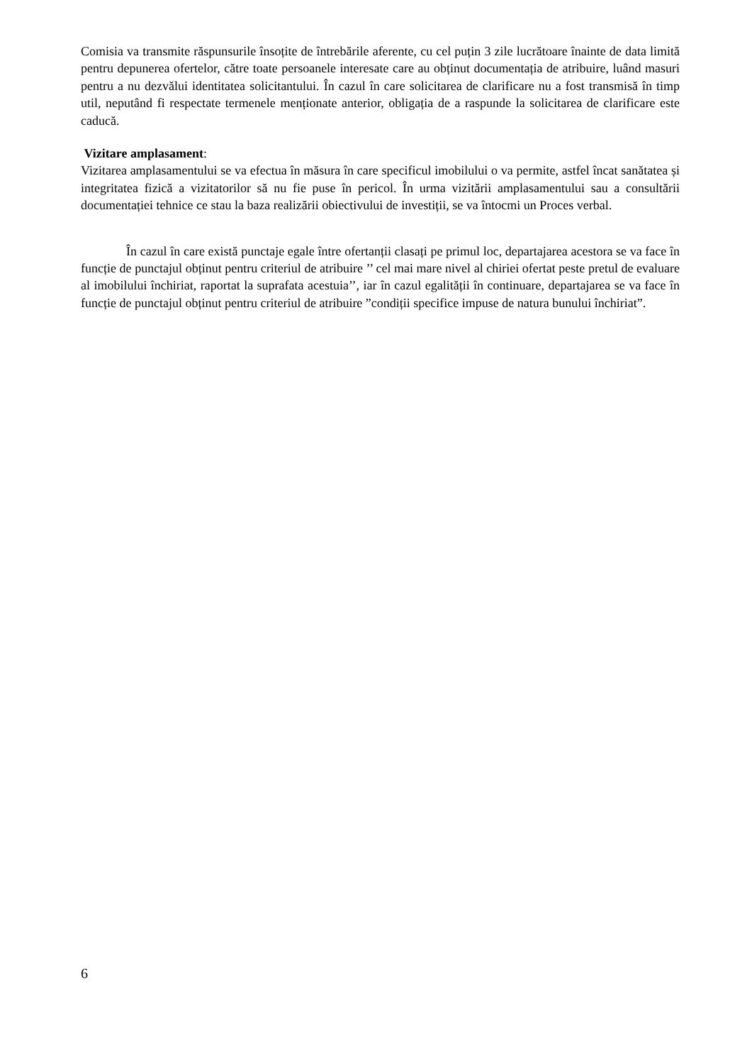Comisia va transmite răspunsurile însoțite de întrebările aferente, cu cel puțin 3 zile lucrătoare înainte de data limită pentru depunerea ofertelor, către toate persoanele interesate care au obținut documentația de atribuire, luând masuri pentru a nu dezvălui identitatea solicitantului. În cazul în care solicitarea de clarificare nu a fost transmisă în timp util, neputând fi respectate termenele menționate anterior, obligația de a raspunde la solicitarea de clarificare este caducă.
Vizitare amplasament:
Vizitarea amplasamentului se va efectua în măsura în care specificul imobilului o va permite, astfel încat sanătatea și integritatea fizică a vizitatorilor să nu fie puse în pericol. În urma vizitării amplasamentului sau a consultării documentației tehnice ce stau la baza realizării obiectivului de investiții, se va întocmi un Proces verbal.
În cazul în care există punctaje egale între ofertanții clasați pe primul loc, departajarea acestora se va face în funcție de punctajul obținut pentru criteriul de atribuire ’’ cel mai mare nivel al chiriei ofertat peste pretul de evaluare al imobilului închiriat, raportat la suprafata acestuia’’, iar în cazul egalității în continuare, departajarea se va face în funcție de punctajul obținut pentru criteriul de atribuire ”condiții specifice impuse de natura bunului închiriat”.
6